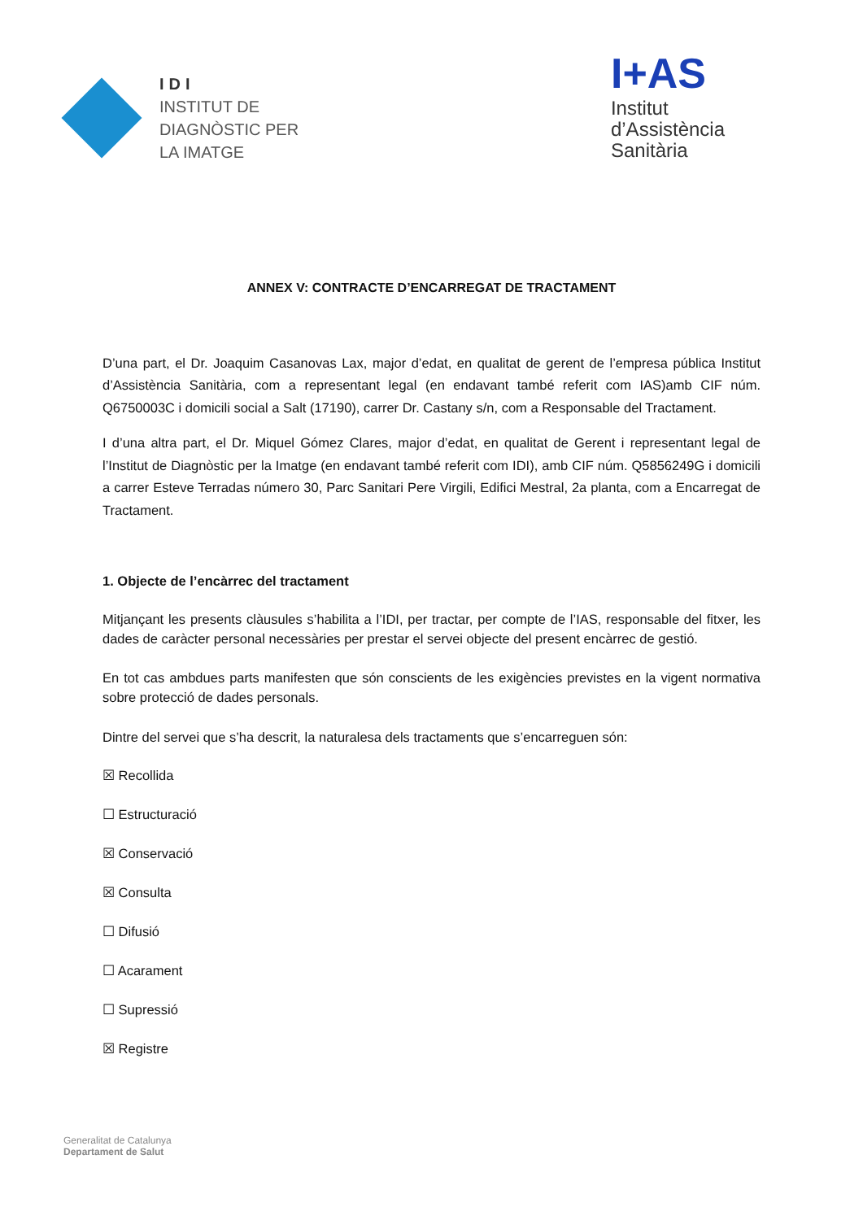IDI
INSTITUT DE
DIAGNÒSTIC PER
LA IMATGE
I+AS
Institut
d’Assistència
Sanitària
ANNEX V: CONTRACTE D’ENCARREGAT DE TRACTAMENT
D’una part, el Dr. Joaquim Casanovas Lax, major d’edat, en qualitat de gerent de l’empresa pública Institut d’Assistència Sanitària, com a representant legal (en endavant també referit com IAS)amb CIF núm. Q6750003C i domicili social a Salt (17190), carrer Dr. Castany s/n, com a Responsable del Tractament.
I d’una altra part, el Dr. Miquel Gómez Clares, major d’edat, en qualitat de Gerent i representant legal de l’Institut de Diagnòstic per la Imatge (en endavant també referit com IDI), amb CIF núm. Q5856249G i domicili a carrer Esteve Terradas número 30, Parc Sanitari Pere Virgili, Edifici Mestral, 2a planta, com a Encarregat de Tractament.
1. Objecte de l’encàrrec del tractament
Mitjançant les presents clàusules s’habilita a l’IDI, per tractar, per compte de l’IAS, responsable del fitxer, les dades de caràcter personal necessàries per prestar el servei objecte del present encàrrec de gestió.
En tot cas ambdues parts manifesten que són conscients de les exigències previstes en la vigent normativa sobre protecció de dades personals.
Dintre del servei que s’ha descrit, la naturalesa dels tractaments que s’encarreguen són:
☒ Recollida
☐ Estructuració
☒ Conservació
☒ Consulta
☐ Difusió
☐ Acarament
☐ Supressió
☒ Registre
Generalitat de Catalunya
Departament de Salut